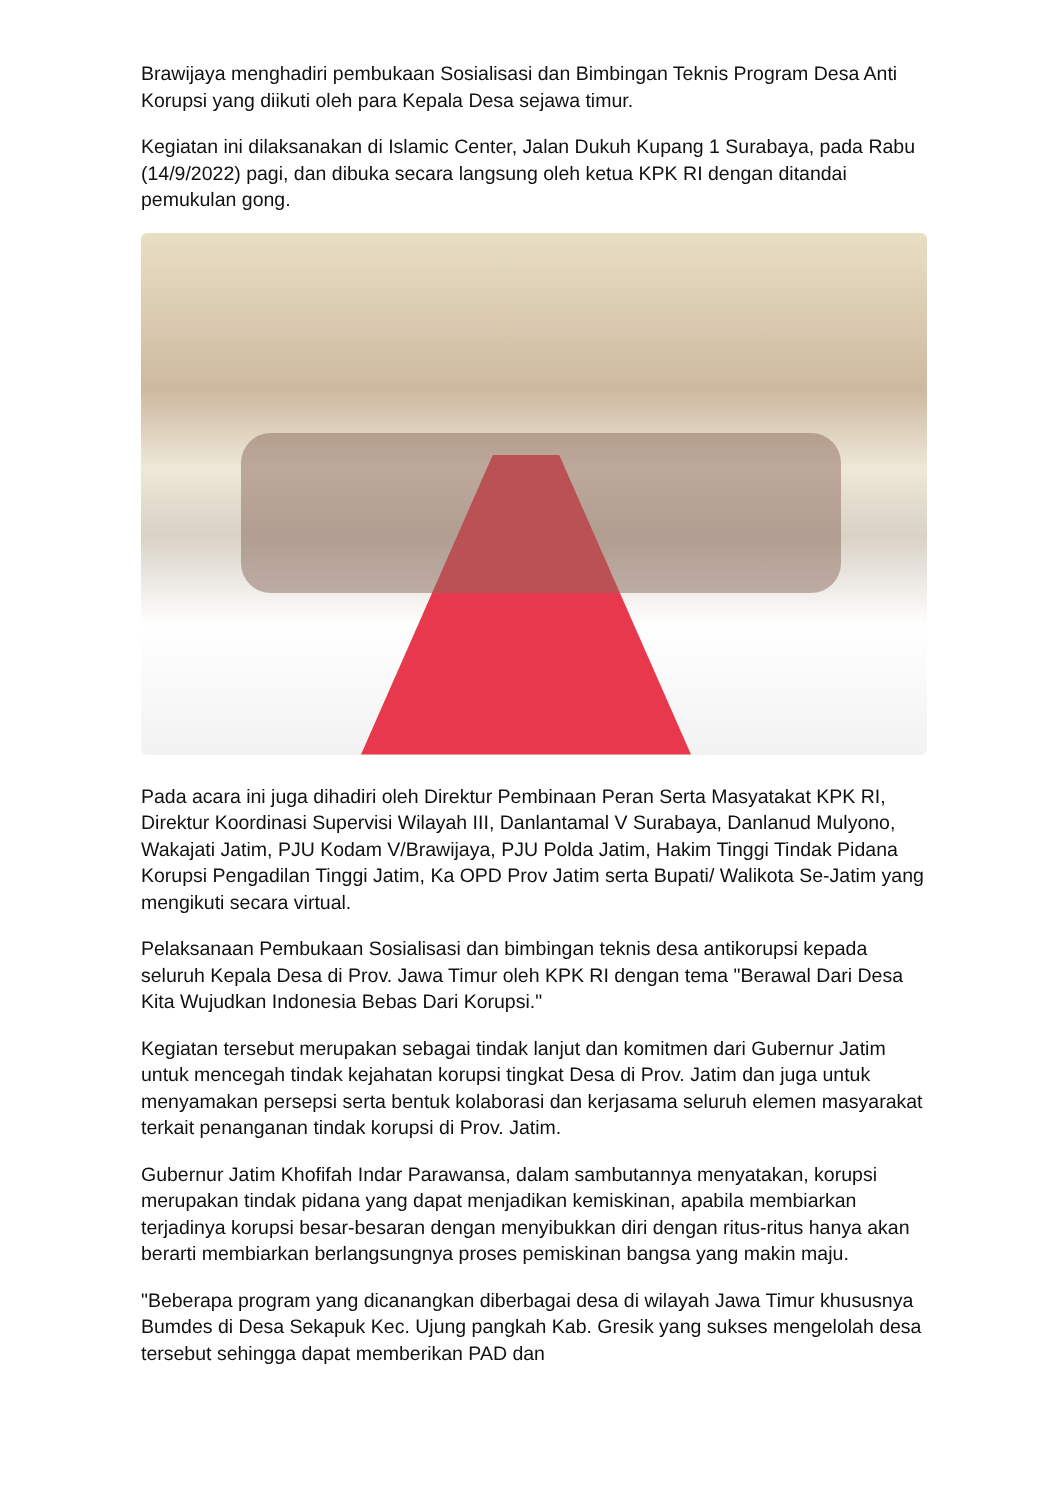Brawijaya menghadiri pembukaan Sosialisasi dan Bimbingan Teknis Program Desa Anti Korupsi yang diikuti oleh para Kepala Desa sejawa timur.
Kegiatan ini dilaksanakan di Islamic Center, Jalan Dukuh Kupang 1 Surabaya, pada Rabu (14/9/2022) pagi, dan dibuka secara langsung oleh ketua KPK RI dengan ditandai pemukulan gong.
Pada acara ini juga dihadiri oleh Direktur Pembinaan Peran Serta Masyatakat KPK RI, Direktur Koordinasi Supervisi Wilayah III, Danlantamal V Surabaya, Danlanud Mulyono, Wakajati Jatim, PJU Kodam V/Brawijaya, PJU Polda Jatim, Hakim Tinggi Tindak Pidana Korupsi Pengadilan Tinggi Jatim, Ka OPD Prov Jatim serta Bupati/ Walikota Se-Jatim yang mengikuti secara virtual.
Pelaksanaan Pembukaan Sosialisasi dan bimbingan teknis desa antikorupsi kepada seluruh Kepala Desa di Prov. Jawa Timur oleh KPK RI dengan tema "Berawal Dari Desa Kita Wujudkan Indonesia Bebas Dari Korupsi."
Kegiatan tersebut merupakan sebagai tindak lanjut dan komitmen dari Gubernur Jatim untuk mencegah tindak kejahatan korupsi tingkat Desa di Prov. Jatim dan juga untuk menyamakan persepsi serta bentuk kolaborasi dan kerjasama seluruh elemen masyarakat terkait penanganan tindak korupsi di Prov. Jatim.
Gubernur Jatim Khofifah Indar Parawansa, dalam sambutannya menyatakan, korupsi merupakan tindak pidana yang dapat menjadikan kemiskinan, apabila membiarkan terjadinya korupsi besar-besaran dengan menyibukkan diri dengan ritus-ritus hanya akan berarti membiarkan berlangsungnya proses pemiskinan bangsa yang makin maju.
"Beberapa program yang dicanangkan diberbagai desa di wilayah Jawa Timur khususnya Bumdes di Desa Sekapuk Kec. Ujung pangkah Kab. Gresik yang sukses mengelolah desa tersebut sehingga dapat memberikan PAD dan